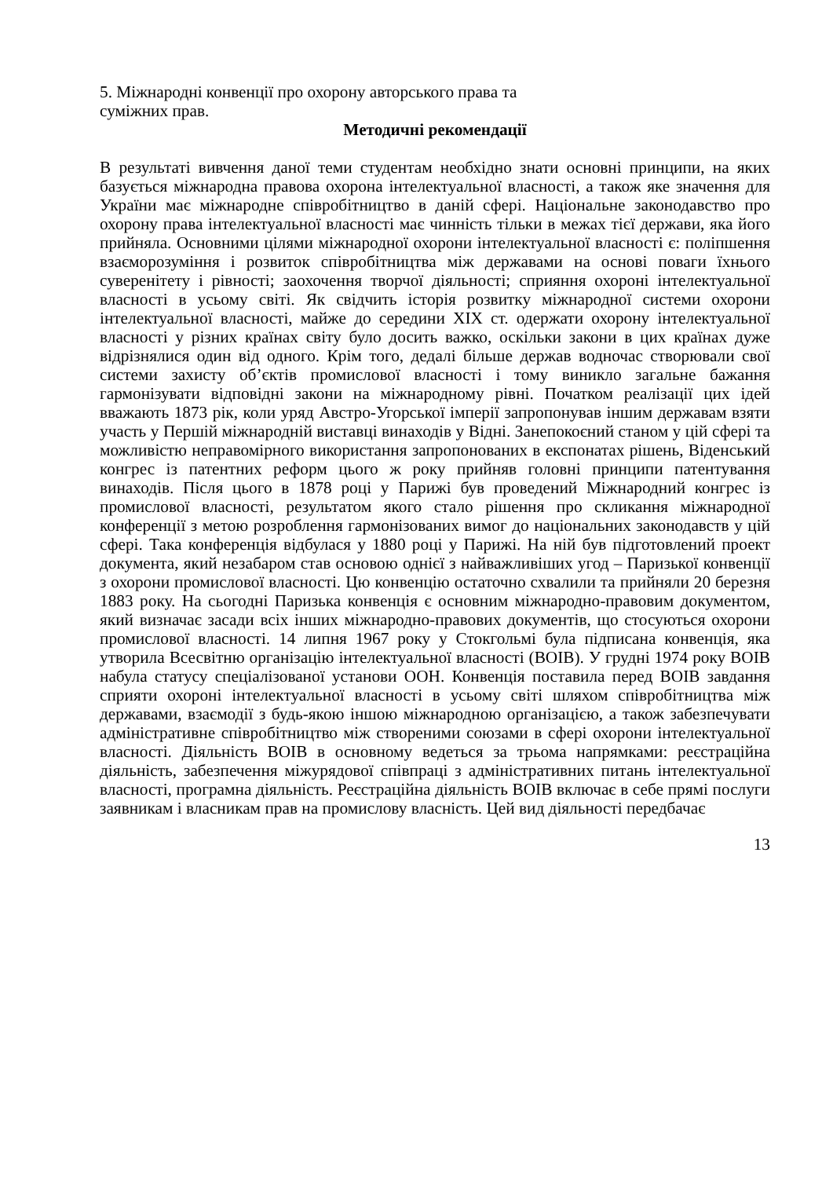5. Міжнародні конвенції про охорону авторського права та
суміжних прав.
Методичні рекомендації
В результаті вивчення даної теми студентам необхідно знати основні принципи, на яких базується міжнародна правова охорона інтелектуальної власності, а також яке значення для України має міжнародне співробітництво в даній сфері. Національне законодавство про охорону права інтелектуальної власності має чинність тільки в межах тієї держави, яка його прийняла. Основними цілями міжнародної охорони інтелектуальної власності є: поліпшення взаєморозуміння і розвиток співробітництва між державами на основі поваги їхнього суверенітету і рівності; заохочення творчої діяльності; сприяння охороні інтелектуальної власності в усьому світі. Як свідчить історія розвитку міжнародної системи охорони інтелектуальної власності, майже до середини XIX ст. одержати охорону інтелектуальної власності у різних країнах світу було досить важко, оскільки закони в цих країнах дуже відрізнялися один від одного. Крім того, дедалі більше держав водночас створювали свої системи захисту об’єктів промислової власності і тому виникло загальне бажання гармонізувати відповідні закони на міжнародному рівні. Початком реалізації цих ідей вважають 1873 рік, коли уряд Австро-Угорської імперії запропонував іншим державам взяти участь у Першій міжнародній виставці винаходів у Відні. Занепокоєний станом у цій сфері та можливістю неправомірного використання запропонованих в експонатах рішень, Віденський конгрес із патентних реформ цього ж року прийняв головні принципи патентування винаходів. Після цього в 1878 році у Парижі був проведений Міжнародний конгрес із промислової власності, результатом якого стало рішення про скликання міжнародної конференції з метою розроблення гармонізованих вимог до національних законодавств у цій сфері. Така конференція відбулася у 1880 році у Парижі. На ній був підготовлений проект документа, який незабаром став основою однієї з найважливіших угод – Паризької конвенції з охорони промислової власності. Цю конвенцію остаточно схвалили та прийняли 20 березня 1883 року. На сьогодні Паризька конвенція є основним міжнародно-правовим документом, який визначає засади всіх інших міжнародно-правових документів, що стосуються охорони промислової власності. 14 липня 1967 року у Стокгольмі була підписана конвенція, яка утворила Всесвітню організацію інтелектуальної власності (ВОІВ). У грудні 1974 року ВОІВ набула статусу спеціалізованої установи ООН. Конвенція поставила перед ВОІВ завдання сприяти охороні інтелектуальної власності в усьому світі шляхом співробітництва між державами, взаємодії з будь-якою іншою міжнародною організацією, а також забезпечувати адміністративне співробітництво між створеними союзами в сфері охорони інтелектуальної власності. Діяльність ВОІВ в основному ведеться за трьома напрямками: реєстраційна діяльність, забезпечення міжурядової співпраці з адміністративних питань інтелектуальної власності, програмна діяльність. Реєстраційна діяльність ВОІВ включає в себе прямі послуги заявникам і власникам прав на промислову власність. Цей вид діяльності передбачає
13